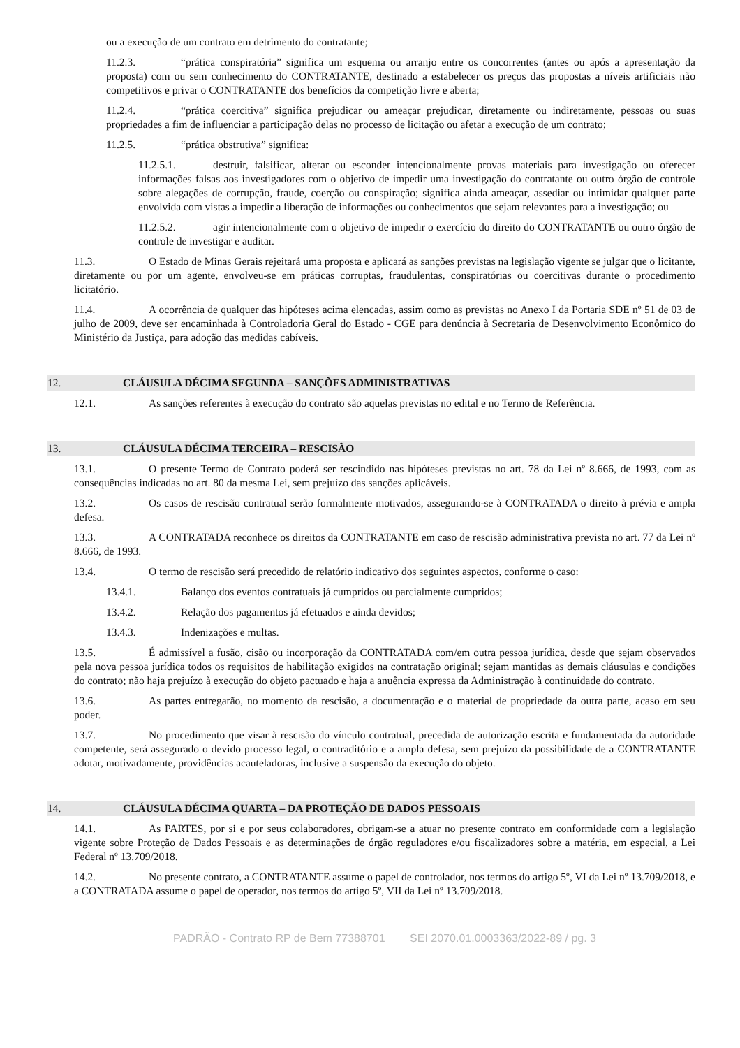ou a execução de um contrato em detrimento do contratante;
11.2.3. “prática conspiratória” significa um esquema ou arranjo entre os concorrentes (antes ou após a apresentação da proposta) com ou sem conhecimento do CONTRATANTE, destinado a estabelecer os preços das propostas a níveis artificiais não competitivos e privar o CONTRATANTE dos benefícios da competição livre e aberta;
11.2.4. “prática coercitiva” significa prejudicar ou ameaçar prejudicar, diretamente ou indiretamente, pessoas ou suas propriedades a fim de influenciar a participação delas no processo de licitação ou afetar a execução de um contrato;
11.2.5. “prática obstrutiva” significa:
11.2.5.1. destruir, falsificar, alterar ou esconder intencionalmente provas materiais para investigação ou oferecer informações falsas aos investigadores com o objetivo de impedir uma investigação do contratante ou outro órgão de controle sobre alegações de corrupção, fraude, coerção ou conspiração; significa ainda ameaçar, assediar ou intimidar qualquer parte envolvida com vistas a impedir a liberação de informações ou conhecimentos que sejam relevantes para a investigação; ou
11.2.5.2. agir intencionalmente com o objetivo de impedir o exercício do direito do CONTRATANTE ou outro órgão de controle de investigar e auditar.
11.3. O Estado de Minas Gerais rejeitará uma proposta e aplicará as sanções previstas na legislação vigente se julgar que o licitante, diretamente ou por um agente, envolveu-se em práticas corruptas, fraudulentas, conspiratórias ou coercitivas durante o procedimento licitatório.
11.4. A ocorrência de qualquer das hipóteses acima elencadas, assim como as previstas no Anexo I da Portaria SDE nº 51 de 03 de julho de 2009, deve ser encaminhada à Controladoria Geral do Estado - CGE para denúncia à Secretaria de Desenvolvimento Econômico do Ministério da Justiça, para adoção das medidas cabíveis.
12. CLÁUSULA DÉCIMA SEGUNDA – SANÇÕES ADMINISTRATIVAS
12.1. As sanções referentes à execução do contrato são aquelas previstas no edital e no Termo de Referência.
13. CLÁUSULA DÉCIMA TERCEIRA – RESCISÃO
13.1. O presente Termo de Contrato poderá ser rescindido nas hipóteses previstas no art. 78 da Lei nº 8.666, de 1993, com as consequências indicadas no art. 80 da mesma Lei, sem prejuízo das sanções aplicáveis.
13.2. Os casos de rescisão contratual serão formalmente motivados, assegurando-se à CONTRATADA o direito à prévia e ampla defesa.
13.3. A CONTRATADA reconhece os direitos da CONTRATANTE em caso de rescisão administrativa prevista no art. 77 da Lei nº 8.666, de 1993.
13.4. O termo de rescisão será precedido de relatório indicativo dos seguintes aspectos, conforme o caso:
13.4.1. Balanço dos eventos contratuais já cumpridos ou parcialmente cumpridos;
13.4.2. Relação dos pagamentos já efetuados e ainda devidos;
13.4.3. Indenizações e multas.
13.5. É admissível a fusão, cisão ou incorporação da CONTRATADA com/em outra pessoa jurídica, desde que sejam observados pela nova pessoa jurídica todos os requisitos de habilitação exigidos na contratação original; sejam mantidas as demais cláusulas e condições do contrato; não haja prejuízo à execução do objeto pactuado e haja a anuência expressa da Administração à continuidade do contrato.
13.6. As partes entregarão, no momento da rescisão, a documentação e o material de propriedade da outra parte, acaso em seu poder.
13.7. No procedimento que visar à rescisão do vínculo contratual, precedida de autorização escrita e fundamentada da autoridade competente, será assegurado o devido processo legal, o contraditório e a ampla defesa, sem prejuízo da possibilidade de a CONTRATANTE adotar, motivadamente, providências acauteladoras, inclusive a suspensão da execução do objeto.
14. CLÁUSULA DÉCIMA QUARTA – DA PROTEÇÃO DE DADOS PESSOAIS
14.1. As PARTES, por si e por seus colaboradores, obrigam-se a atuar no presente contrato em conformidade com a legislação vigente sobre Proteção de Dados Pessoais e as determinações de órgão reguladores e/ou fiscalizadores sobre a matéria, em especial, a Lei Federal nº 13.709/2018.
14.2. No presente contrato, a CONTRATANTE assume o papel de controlador, nos termos do artigo 5º, VI da Lei nº 13.709/2018, e a CONTRATADA assume o papel de operador, nos termos do artigo 5º, VII da Lei nº 13.709/2018.
PADRÃO - Contrato RP de Bem 77388701 SEI 2070.01.0003363/2022-89 / pg. 3